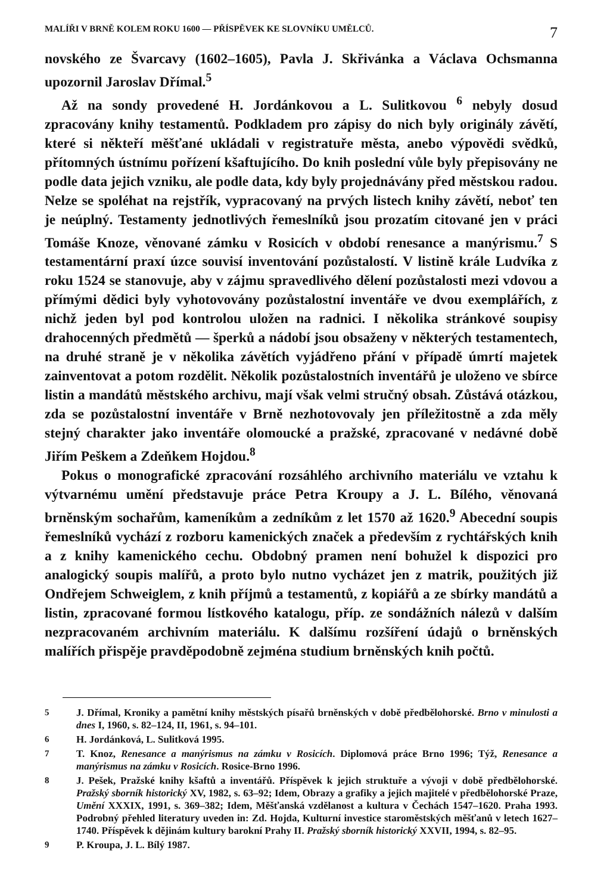MALÍŘI V BRNĚ KOLEM ROKU 1600 — PŘÍSPĚVEK KE SLOVNÍKU UMĚLCŮ. 7
novského ze Švarcavy (1602–1605), Pavla J. Skřivánka a Václava Ochsmanna upozornil Jaroslav Dřímal.<sup>5</sup>
Až na sondy provedené H. Jordánkovou a L. Sulitkovou <sup>6</sup> nebyly dosud zpracovány knihy testamentů. Podkladem pro zápisy do nich byly originály závětí, které si někteří měšťané ukládali v registratuře města, anebo výpovědi svědků, přítomných ústnímu pořízení kšaftujícího. Do knih poslední vůle byly přepisovány ne podle data jejich vzniku, ale podle data, kdy byly projednávány před městskou radou. Nelze se spoléhat na rejstřík, vypracovaný na prvých listech knihy závětí, neboť ten je neúplný. Testamenty jednotlivých řemeslníků jsou prozatím citované jen v práci Tomáše Knoze, věnované zámku v Rosicích v období renesance a manýrismu.<sup>7</sup> S testamentární praxí úzce souvisí inventování pozůstalostí. V listině krále Ludvíka z roku 1524 se stanovuje, aby v zájmu spravedlivého dělení pozůstalosti mezi vdovou a přímými dědici byly vyhotovovány pozůstalostní inventáře ve dvou exemplářích, z nichž jeden byl pod kontrolou uložen na radnici. I několika stránkové soupisy drahocenných předmětů — šperků a nádobí jsou obsaženy v některých testamentech, na druhé straně je v několika závětích vyjádřeno přání v případě úmrtí majetek zainventovat a potom rozdělit. Několik pozůstalostních inventářů je uloženo ve sbírce listin a mandátů městského archivu, mají však velmi stručný obsah. Zůstává otázkou, zda se pozůstalostní inventáře v Brně nezhotovovaly jen příležitostně a zda měly stejný charakter jako inventáře olomoucké a pražské, zpracované v nedávné době Jiřím Peškem a Zdeňkem Hojdou.<sup>8</sup>
Pokus o monografické zpracování rozsáhlého archivního materiálu ve vztahu k výtvarnému umění představuje práce Petra Kroupy a J. L. Bílého, věnovaná brněnským sochařům, kameníkům a zedníkům z let 1570 až 1620.<sup>9</sup> Abecední soupis řemeslníků vychází z rozboru kamenických značek a především z rychtářských knih a z knihy kamenického cechu. Obdobný pramen není bohužel k dispozici pro analogický soupis malířů, a proto bylo nutno vycházet jen z matrik, použitých již Ondřejem Schweiglem, z knih příjmů a testamentů, z kopiářů a ze sbírky mandátů a listin, zpracované formou lístkového katalogu, příp. ze sondážních nálezů v dalším nezpracovaném archivním materiálu. K dalšímu rozšíření údajů o brněnských malířích přispěje pravděpodobně zejména studium brněnských knih počtů.
5 J. Dřímal, Kroniky a pamětní knihy městských písařů brněnských v době předbělohorské. Brno v minulosti a dnes I, 1960, s. 82–124, II, 1961, s. 94–101.
6 H. Jordánková, L. Sulitková 1995.
7 T. Knoz, Renesance a manýrismus na zámku v Rosicích. Diplomová práce Brno 1996; Týž, Renesance a manýrismus na zámku v Rosicích. Rosice-Brno 1996.
8 J. Pešek, Pražské knihy kšaftů a inventářů. Příspěvek k jejich struktuře a vývoji v době předbělohorské. Pražský sborník historický XV, 1982, s. 63–92; Idem, Obrazy a grafiky a jejich majitelé v předbělohorské Praze, Umění XXXIX, 1991, s. 369–382; Idem, Měšťanská vzdělanost a kultura v Čechách 1547–1620. Praha 1993. Podrobný přehled literatury uveden in: Zd. Hojda, Kulturní investice staroměstských měšťanů v letech 1627–1740. Příspěvek k dějinám kultury barokní Prahy II. Pražský sborník historický XXVII, 1994, s. 82–95.
9 P. Kroupa, J. L. Bílý 1987.